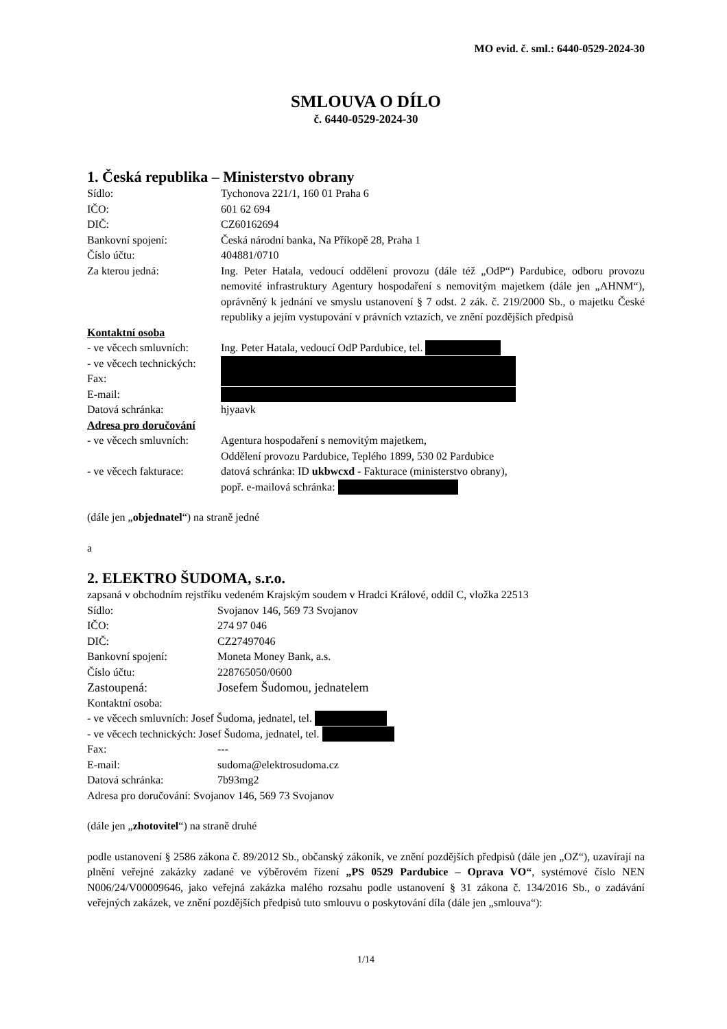MO evid. č. sml.: 6440-0529-2024-30
SMLOUVA O DÍLO
č. 6440-0529-2024-30
1. Česká republika – Ministerstvo obrany
Sídlo: Tychonova 221/1, 160 01 Praha 6
IČO: 601 62 694
DIČ: CZ60162694
Bankovní spojení: Česká národní banka, Na Příkopě 28, Praha 1
Číslo účtu: 404881/0710
Za kterou jedná: Ing. Peter Hatala, vedoucí oddělení provozu (dále též „OdP“) Pardubice, odboru provozu nemovité infrastruktury Agentury hospodaření s nemovitým majetkem (dále jen „AHNM“), oprávněný k jednání ve smyslu ustanovení § 7 odst. 2 zák. č. 219/2000 Sb., o majetku České republiky a jejím vystupování v právních vztazích, ve znění pozdějších předpisů
Kontaktní osoba
- ve věcech smluvních:
Ing. Peter Hatala, vedoucí OdP Pardubice, tel.
- ve věcech technických:
Fax:
E-mail:
Datová schránka: hjyaavk
Adresa pro doručování
- ve věcech smluvních:
Agentura hospodaření s nemovitým majetkem,
Oddělení provozu Pardubice, Teplého 1899, 530 02 Pardubice
- ve věcech fakturace:
datová schránka: ID ukbwcxd - Fakturace (ministerstvo obrany),
popř. e-mailová schránka:
(dále jen „objednatel“) na straně jedné
a
2. ELEKTRO ŠUDOMA, s.r.o.
zapsaná v obchodním rejstříku vedeném Krajským soudem v Hradci Králové, oddíl C, vložka 22513
Sídlo: Svojanov 146, 569 73 Svojanov
IČO: 274 97 046
DIČ: CZ27497046
Bankovní spojení: Moneta Money Bank, a.s.
Číslo účtu: 228765050/0600
Zastoupená: Josefem Šudomou, jednatelem
Kontaktní osoba:
- ve věcech smluvních: Josef Šudoma, jednatel, tel.
- ve věcech technických: Josef Šudoma, jednatel, tel.
Fax: ---
E-mail: sudoma@elektrosudoma.cz
Datová schránka: 7b93mg2
Adresa pro doručování: Svojanov 146, 569 73 Svojanov
(dále jen „zhotovitel“) na straně druhé
podle ustanovení § 2586 zákona č. 89/2012 Sb., občanský zákoník, ve znění pozdějších předpisů (dále jen „OZ“), uzavírají na plnění veřejné zakázky zadané ve výběrovém řízení „PS 0529 Pardubice – Oprava VO“, systémové číslo NEN N006/24/V00009646, jako veřejná zakázka malého rozsahu podle ustanovení § 31 zákona č. 134/2016 Sb., o zadávání veřejných zakázek, ve znění pozdějších předpisů tuto smlouvu o poskytování díla (dále jen „smlouva“):
1/14